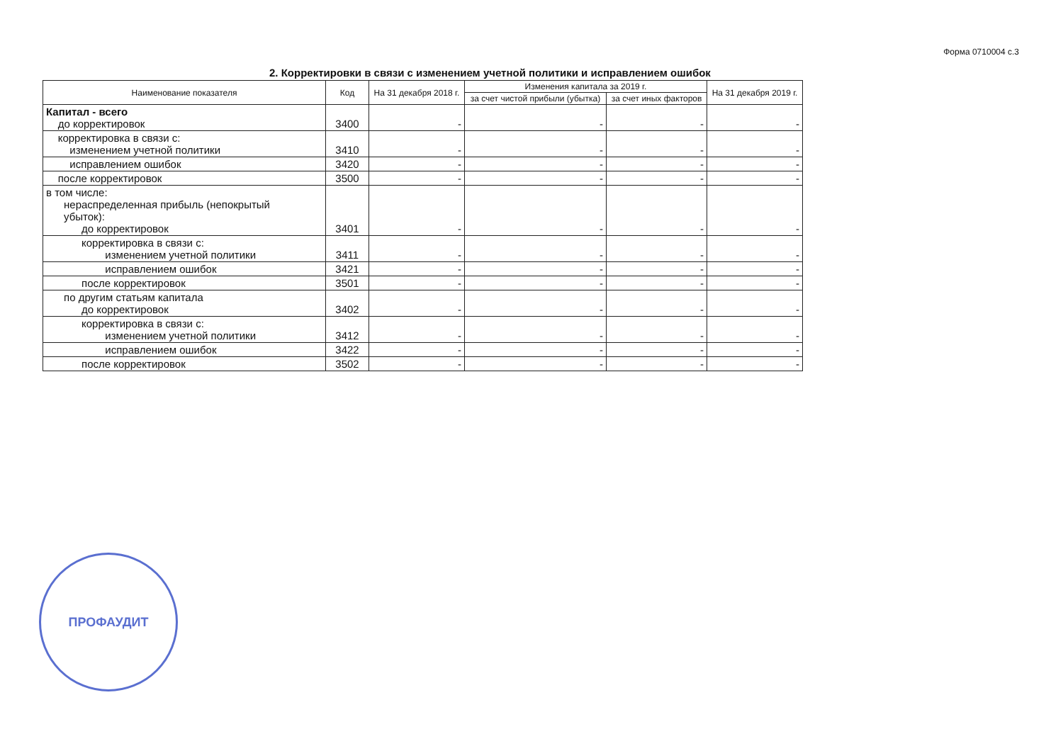Форма 0710004 с.3
2. Корректировки в связи с изменением учетной политики и исправлением ошибок
| Наименование показателя | Код | На 31 декабря 2018 г. | Изменения капитала за 2019 г. | | На 31 декабря 2019 г. |
| --- | --- | --- | --- | --- | --- |
| | | | за счет чистой прибыли (убытка) | за счет иных факторов | |
| Капитал - всего до корректировок | 3400 | - | - | - | - |
| корректировка в связи с: изменением учетной политики | 3410 | - | - | - | - |
| исправлением ошибок | 3420 | - | - | - | - |
| после корректировок | 3500 | - | - | - | - |
| в том числе: нераспределенная прибыль (непокрытый убыток): до корректировок | 3401 | - | - | - | - |
| корректировка в связи с: изменением учетной политики | 3411 | - | - | - | - |
| исправлением ошибок | 3421 | - | - | - | - |
| после корректировок | 3501 | - | - | - | - |
| по другим статьям капитала до корректировок | 3402 | - | - | - | - |
| корректировка в связи с: изменением учетной политики | 3412 | - | - | - | - |
| исправлением ошибок | 3422 | - | - | - | - |
| после корректировок | 3502 | - | - | - | - |
ПРОФАУДИТ